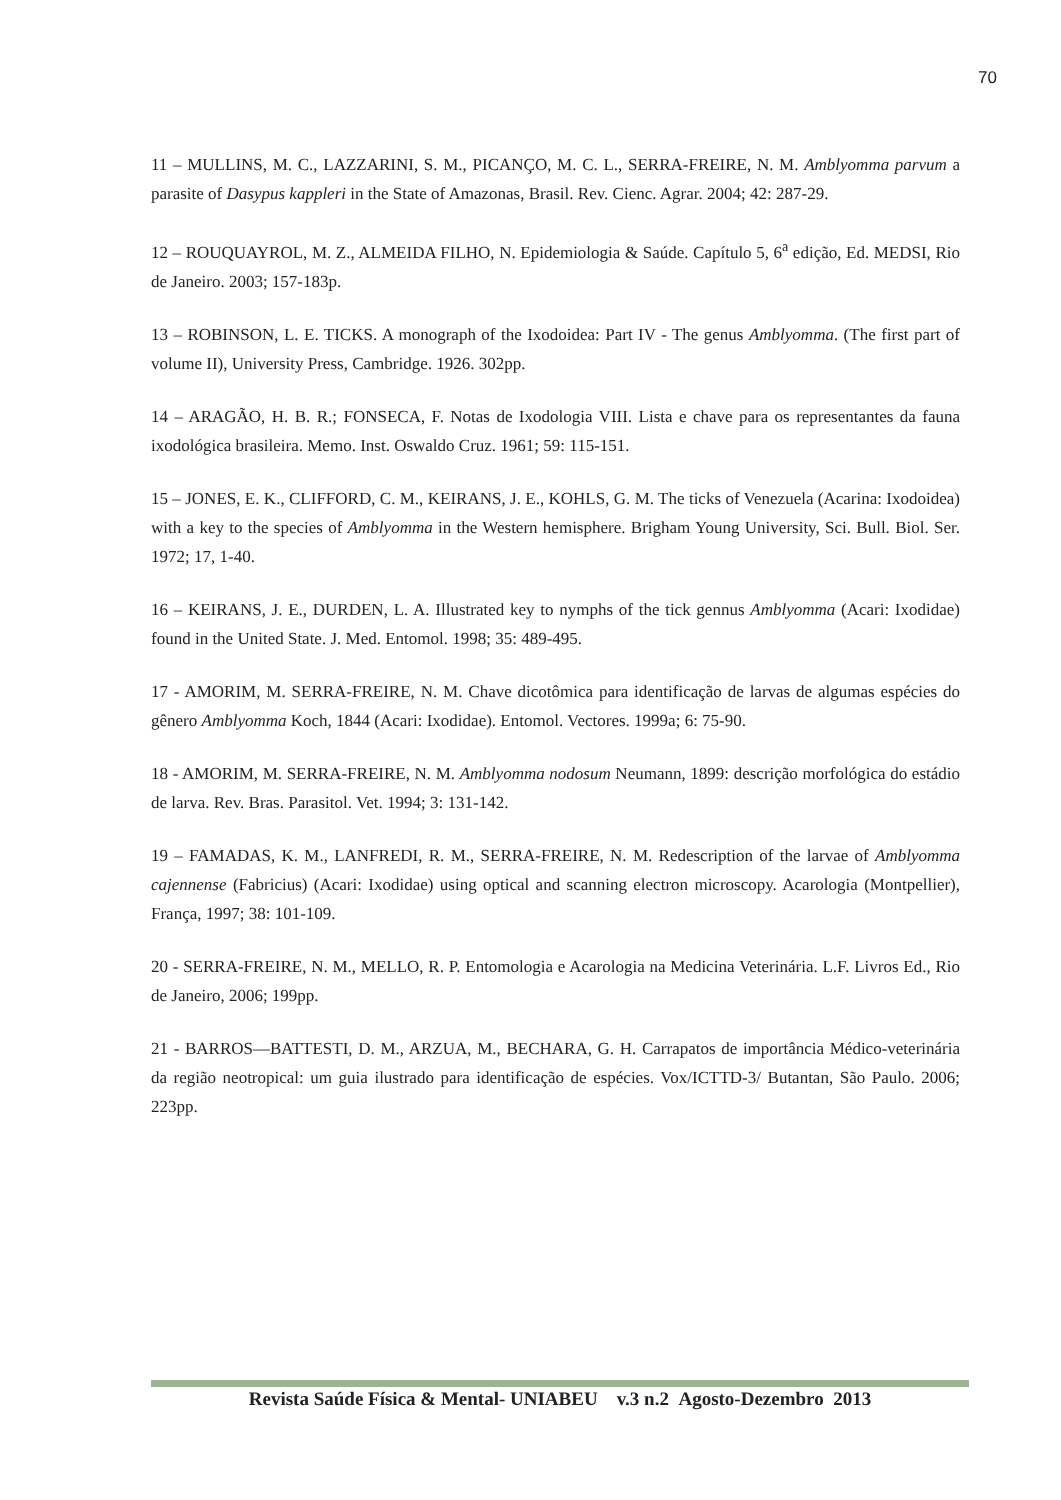70
11 – MULLINS, M. C., LAZZARINI, S. M., PICANÇO, M. C. L., SERRA-FREIRE, N. M. Amblyomma parvum a parasite of Dasypus kappleri in the State of Amazonas, Brasil. Rev. Cienc. Agrar. 2004; 42: 287-29.
12 – ROUQUAYROL, M. Z., ALMEIDA FILHO, N. Epidemiologia & Saúde. Capítulo 5, 6<sup>a</sup> edição, Ed. MEDSI, Rio de Janeiro. 2003; 157-183p.
13 – ROBINSON, L. E. TICKS. A monograph of the Ixodoidea: Part IV - The genus Amblyomma. (The first part of volume II), University Press, Cambridge. 1926. 302pp.
14 – ARAGÃO, H. B. R.; FONSECA, F. Notas de Ixodologia VIII. Lista e chave para os representantes da fauna ixodológica brasileira. Memo. Inst. Oswaldo Cruz. 1961; 59: 115-151.
15 – JONES, E. K., CLIFFORD, C. M., KEIRANS, J. E., KOHLS, G. M. The ticks of Venezuela (Acarina: Ixodoidea) with a key to the species of Amblyomma in the Western hemisphere. Brigham Young University, Sci. Bull. Biol. Ser. 1972; 17, 1-40.
16 – KEIRANS, J. E., DURDEN, L. A. Illustrated key to nymphs of the tick gennus Amblyomma (Acari: Ixodidae) found in the United State. J. Med. Entomol. 1998; 35: 489-495.
17 - AMORIM, M. SERRA-FREIRE, N. M. Chave dicotômica para identificação de larvas de algumas espécies do gênero Amblyomma Koch, 1844 (Acari: Ixodidae). Entomol. Vectores. 1999a; 6: 75-90.
18 - AMORIM, M. SERRA-FREIRE, N. M. Amblyomma nodosum Neumann, 1899: descrição morfológica do estádio de larva. Rev. Bras. Parasitol. Vet. 1994; 3: 131-142.
19 – FAMADAS, K. M., LANFREDI, R. M., SERRA-FREIRE, N. M. Redescription of the larvae of Amblyomma cajennense (Fabricius) (Acari: Ixodidae) using optical and scanning electron microscopy. Acarologia (Montpellier), França, 1997; 38: 101-109.
20 - SERRA-FREIRE, N. M., MELLO, R. P. Entomologia e Acarologia na Medicina Veterinária. L.F. Livros Ed., Rio de Janeiro, 2006; 199pp.
21 - BARROS—BATTESTI, D. M., ARZUA, M., BECHARA, G. H. Carrapatos de importância Médico-veterinária da região neotropical: um guia ilustrado para identificação de espécies. Vox/ICTTD-3/ Butantan, São Paulo. 2006; 223pp.
Revista Saúde Física & Mental- UNIABEU v.3 n.2 Agosto-Dezembro 2013